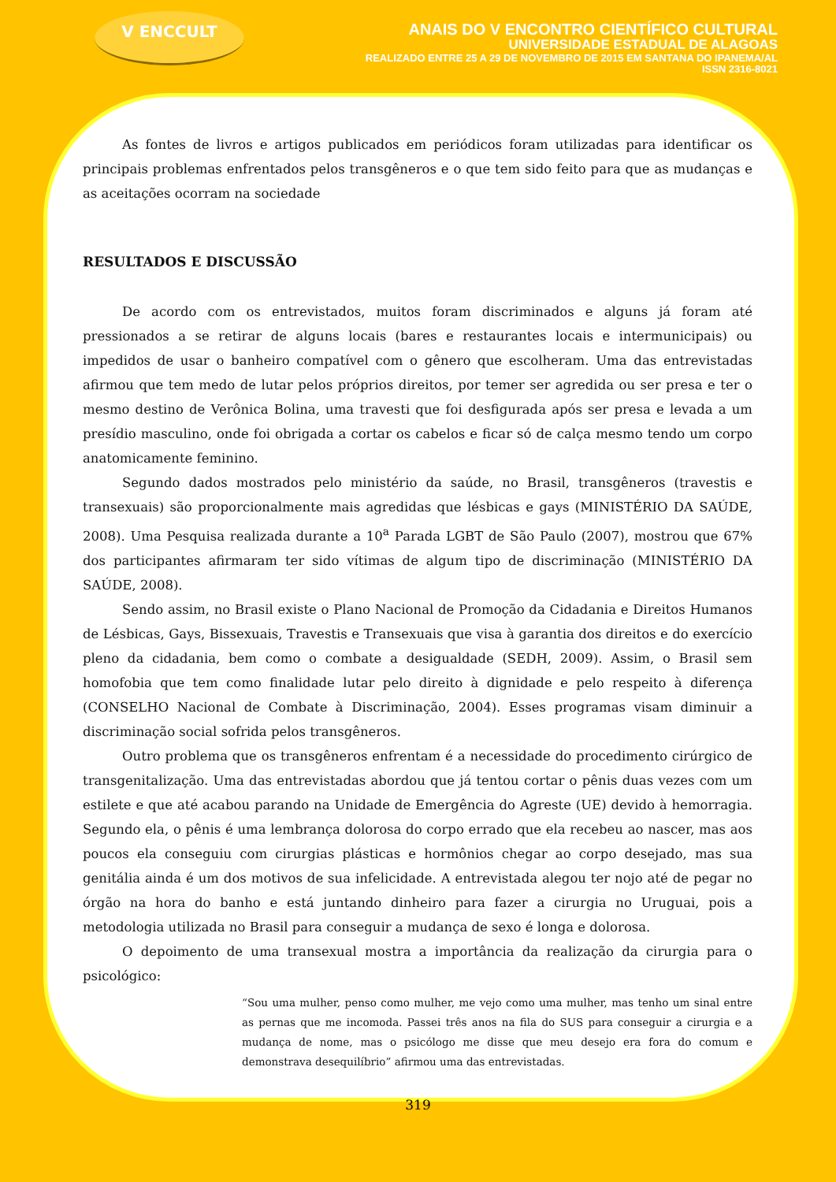V ENCCULT
ANAIS DO V ENCONTRO CIENTÍFICO CULTURAL
UNIVERSIDADE ESTADUAL DE ALAGOAS
REALIZADO ENTRE 25 A 29 DE NOVEMBRO DE 2015 EM SANTANA DO IPANEMA/AL
ISSN 2316-8021
As fontes de livros e artigos publicados em periódicos foram utilizadas para identificar os principais problemas enfrentados pelos transgêneros e o que tem sido feito para que as mudanças e as aceitações ocorram na sociedade
RESULTADOS E DISCUSSÃO
De acordo com os entrevistados, muitos foram discriminados e alguns já foram até pressionados a se retirar de alguns locais (bares e restaurantes locais e intermunicipais) ou impedidos de usar o banheiro compatível com o gênero que escolheram. Uma das entrevistadas afirmou que tem medo de lutar pelos próprios direitos, por temer ser agredida ou ser presa e ter o mesmo destino de Verônica Bolina, uma travesti que foi desfigurada após ser presa e levada a um presídio masculino, onde foi obrigada a cortar os cabelos e ficar só de calça mesmo tendo um corpo anatomicamente feminino.
Segundo dados mostrados pelo ministério da saúde, no Brasil, transgêneros (travestis e transexuais) são proporcionalmente mais agredidas que lésbicas e gays (MINISTÉRIO DA SAÚDE, 2008). Uma Pesquisa realizada durante a 10<sup>a</sup> Parada LGBT de São Paulo (2007), mostrou que 67% dos participantes afirmaram ter sido vítimas de algum tipo de discriminação (MINISTÉRIO DA SAÚDE, 2008).
Sendo assim, no Brasil existe o Plano Nacional de Promoção da Cidadania e Direitos Humanos de Lésbicas, Gays, Bissexuais, Travestis e Transexuais que visa à garantia dos direitos e do exercício pleno da cidadania, bem como o combate a desigualdade (SEDH, 2009). Assim, o Brasil sem homofobia que tem como finalidade lutar pelo direito à dignidade e pelo respeito à diferença (CONSELHO Nacional de Combate à Discriminação, 2004). Esses programas visam diminuir a discriminação social sofrida pelos transgêneros.
Outro problema que os transgêneros enfrentam é a necessidade do procedimento cirúrgico de transgenitalização. Uma das entrevistadas abordou que já tentou cortar o pênis duas vezes com um estilete e que até acabou parando na Unidade de Emergência do Agreste (UE) devido à hemorragia. Segundo ela, o pênis é uma lembrança dolorosa do corpo errado que ela recebeu ao nascer, mas aos poucos ela conseguiu com cirurgias plásticas e hormônios chegar ao corpo desejado, mas sua genitália ainda é um dos motivos de sua infelicidade. A entrevistada alegou ter nojo até de pegar no órgão na hora do banho e está juntando dinheiro para fazer a cirurgia no Uruguai, pois a metodologia utilizada no Brasil para conseguir a mudança de sexo é longa e dolorosa.
O depoimento de uma transexual mostra a importância da realização da cirurgia para o psicológico:
“Sou uma mulher, penso como mulher, me vejo como uma mulher, mas tenho um sinal entre as pernas que me incomoda. Passei três anos na fila do SUS para conseguir a cirurgia e a mudança de nome, mas o psicólogo me disse que meu desejo era fora do comum e demonstrava desequilíbrio” afirmou uma das entrevistadas.
319